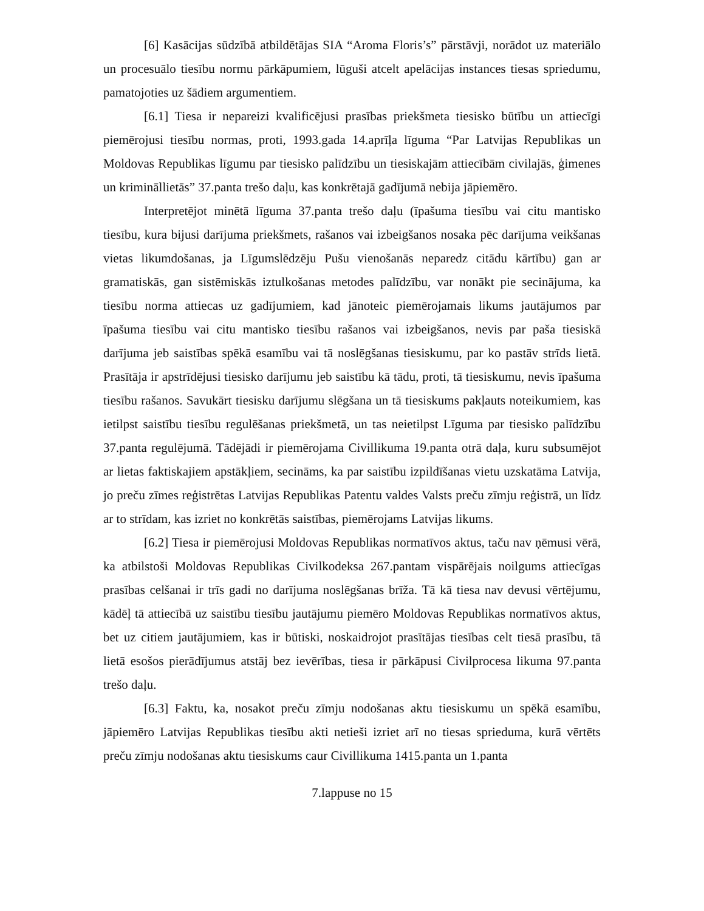[6] Kasācijas sūdzībā atbildētājas SIA “Aroma Floris’s” pārstāvji, norādot uz materiālo un procesuālo tiesību normu pārkāpumiem, lūguši atcelt apelācijas instances tiesas spriedumu, pamatojoties uz šādiem argumentiem.
[6.1] Tiesa ir nepareizi kvalificējusi prasības priekšmeta tiesisko būtību un attiecīgi piemērojusi tiesību normas, proti, 1993.gada 14.aprīļa līguma “Par Latvijas Republikas un Moldovas Republikas līgumu par tiesisko palīdzību un tiesiskajām attiecībām civilajās, ģimenes un krimināllietās” 37.panta trešo daļu, kas konkrētajā gadījumā nebija jāpiemēro.
Interpretējot minētā līguma 37.panta trešo daļu (īpašuma tiesību vai citu mantisko tiesību, kura bijusi darījuma priekšmets, rašanos vai izbeigšanos nosaka pēc darījuma veikšanas vietas likumdošanas, ja Līgumslēdzēju Pušu vienošanās neparedz citādu kārtību) gan ar gramatiskās, gan sistēmiskās iztulkošanas metodes palīdzību, var nonākt pie secinājuma, ka tiesību norma attiecas uz gadījumiem, kad jānoteic piemērojamais likums jautājumos par īpašuma tiesību vai citu mantisko tiesību rašanos vai izbeigšanos, nevis par paša tiesiskā darījuma jeb saistības spēkā esamību vai tā noslēgšanas tiesiskumu, par ko pastāv strīds lietā. Prasītāja ir apstrīdējusi tiesisko darījumu jeb saistību kā tādu, proti, tā tiesiskumu, nevis īpašuma tiesību rašanos. Savukārt tiesisku darījumu slēgšana un tā tiesiskums pakļauts noteikumiem, kas ietilpst saistību tiesību regulēšanas priekšmetā, un tas neietilpst Līguma par tiesisko palīdzību 37.panta regulējumā. Tādējādi ir piemērojama Civillikuma 19.panta otrā daļa, kuru subsumējot ar lietas faktiskajiem apstākļiem, secināms, ka par saistību izpildīšanas vietu uzskatāma Latvija, jo preču zīmes reģistrētas Latvijas Republikas Patentu valdes Valsts preču zīmju reģistrā, un līdz ar to strīdam, kas izriet no konkrētās saistības, piemērojams Latvijas likums.
[6.2] Tiesa ir piemērojusi Moldovas Republikas normatīvos aktus, taču nav ņēmusi vērā, ka atbilstoši Moldovas Republikas Civilkodeksa 267.pantam vispārējais noilgums attiecīgas prasības celšanai ir trīs gadi no darījuma noslēgšanas brīža. Tā kā tiesa nav devusi vērtējumu, kādēļ tā attiecībā uz saistību tiesību jautājumu piemēro Moldovas Republikas normatīvos aktus, bet uz citiem jautājumiem, kas ir būtiski, noskaidrojot prasītājas tiesības celt tiesā prasību, tā lietā esošos pierādījumus atstāj bez ievērības, tiesa ir pārkāpusi Civilprocesa likuma 97.panta trešo daļu.
[6.3] Faktu, ka, nosakot preču zīmju nodošanas aktu tiesiskumu un spēkā esamību, jāpiemēro Latvijas Republikas tiesību akti netieši izriet arī no tiesas sprieduma, kurā vērtēts preču zīmju nodošanas aktu tiesiskums caur Civillikuma 1415.panta un 1.panta
7.lappuse no 15